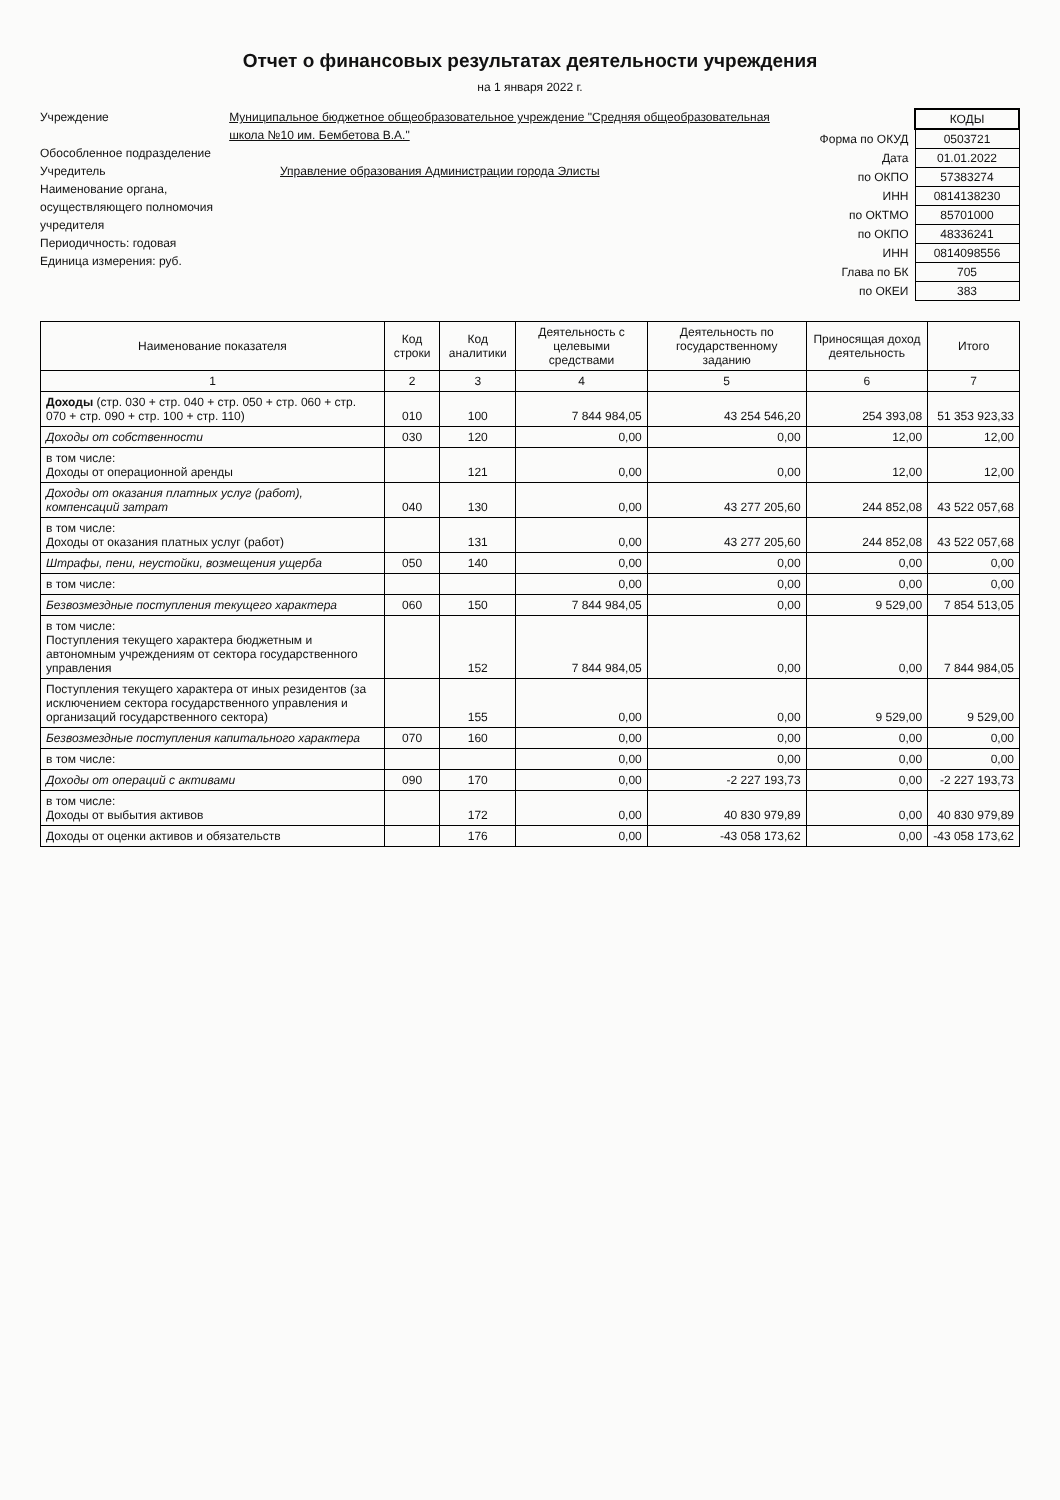Отчет о финансовых результатах деятельности учреждения
на 1 января 2022 г.
Учреждение Муниципальное бюджетное общеобразовательное учреждение "Средняя общеобразовательная школа №10 им. Бембетова В.А."
Обособленное подразделение
Учредитель Управление образования Администрации города Элисты
Наименование органа, осуществляющего полномочия учредителя
Периодичность: годовая
Единица измерения: руб.
| | КОДЫ |
| Форма по ОКУД | 0503721 |
| Дата | 01.01.2022 |
| по ОКПО | 57383274 |
| ИНН | 0814138230 |
| по ОКТМО | 85701000 |
| по ОКПО | 48336241 |
| ИНН | 0814098556 |
| Глава по БК | 705 |
| по ОКЕИ | 383 |
| Наименование показателя | Код строки | Код аналитики | Деятельность с целевыми средствами | Деятельность по государственному заданию | Приносящая доход деятельность | Итого |
| --- | --- | --- | --- | --- | --- | --- |
| 1 | 2 | 3 | 4 | 5 | 6 | 7 |
| Доходы (стр. 030 + стр. 040 + стр. 050 + стр. 060 + стр. 070 + стр. 090 + стр. 100 + стр. 110) | 010 | 100 | 7 844 984,05 | 43 254 546,20 | 254 393,08 | 51 353 923,33 |
| Доходы от собственности | 030 | 120 | 0,00 | 0,00 | 12,00 | 12,00 |
| в том числе: Доходы от операционной аренды | | 121 | 0,00 | 0,00 | 12,00 | 12,00 |
| Доходы от оказания платных услуг (работ), компенсаций затрат | 040 | 130 | 0,00 | 43 277 205,60 | 244 852,08 | 43 522 057,68 |
| в том числе: Доходы от оказания платных услуг (работ) | | 131 | 0,00 | 43 277 205,60 | 244 852,08 | 43 522 057,68 |
| Штрафы, пени, неустойки, возмещения ущерба | 050 | 140 | 0,00 | 0,00 | 0,00 | 0,00 |
| в том числе: | | | 0,00 | 0,00 | 0,00 | 0,00 |
| Безвозмездные поступления текущего характера | 060 | 150 | 7 844 984,05 | 0,00 | 9 529,00 | 7 854 513,05 |
| в том числе: Поступления текущего характера бюджетным и автономным учреждениям от сектора государственного управления | | 152 | 7 844 984,05 | 0,00 | 0,00 | 7 844 984,05 |
| Поступления текущего характера от иных резидентов (за исключением сектора государственного управления и организаций государственного сектора) | | 155 | 0,00 | 0,00 | 9 529,00 | 9 529,00 |
| Безвозмездные поступления капитального характера | 070 | 160 | 0,00 | 0,00 | 0,00 | 0,00 |
| в том числе: | | | 0,00 | 0,00 | 0,00 | 0,00 |
| Доходы от операций с активами | 090 | 170 | 0,00 | -2 227 193,73 | 0,00 | -2 227 193,73 |
| в том числе: Доходы от выбытия активов | | 172 | 0,00 | 40 830 979,89 | 0,00 | 40 830 979,89 |
| Доходы от оценки активов и обязательств | | 176 | 0,00 | -43 058 173,62 | 0,00 | -43 058 173,62 |